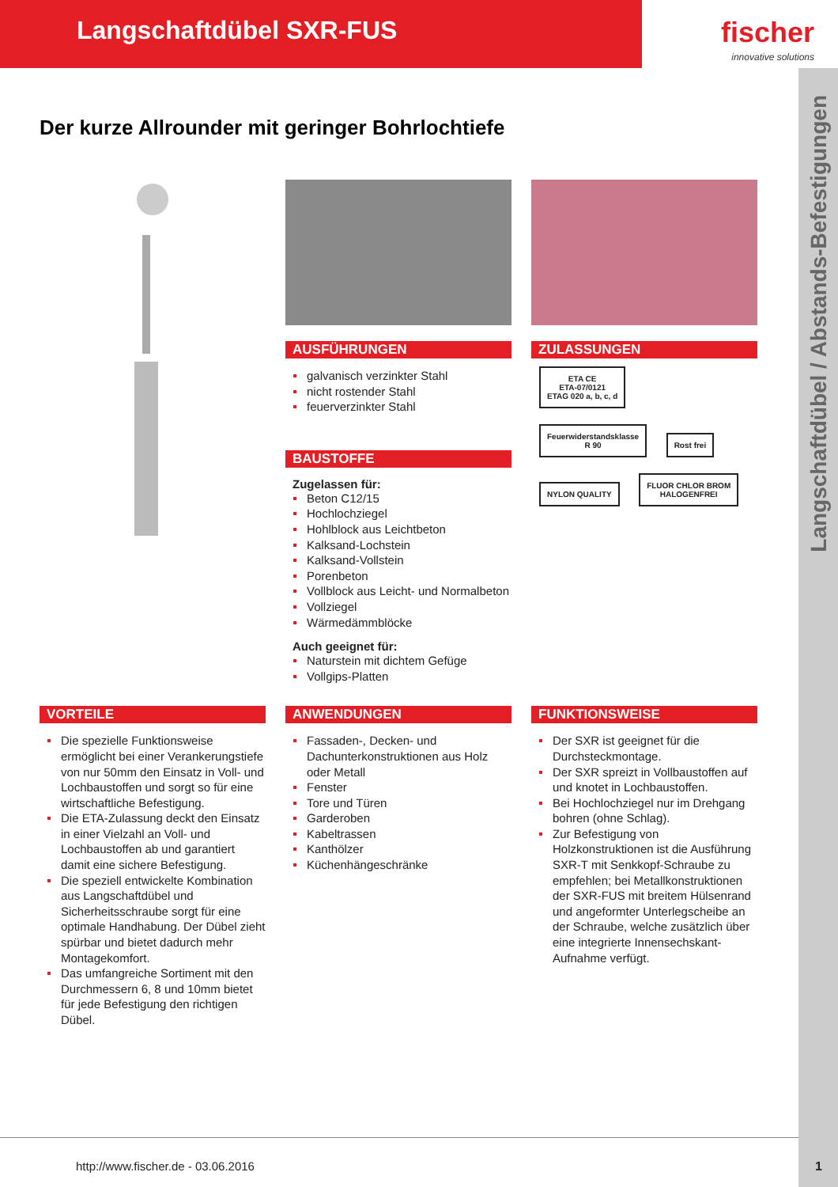Langschaftdübel SXR-FUS fischer
innovative solutions
Langschaftdübel / Abstands-Befestigungen
Der kurze Allrounder mit geringer Bohrlochtiefe
AUSFÜHRUNGEN
galvanisch verzinkter Stahl
nicht rostender Stahl
feuerverzinkter Stahl
BAUSTOFFE
Zugelassen für:
Beton C12/15
Hochlochziegel
Hohlblock aus Leichtbeton
Kalksand-Lochstein
Kalksand-Vollstein
Porenbeton
Vollblock aus Leicht- und Normalbeton
Vollziegel
Wärmedämmblöcke
Auch geeignet für:
Naturstein mit dichtem Gefüge
Vollgips-Platten
ZULASSUNGEN
ETA CE
ETA-07/0121
ETAG 020 a, b, c, d Feuerwiderstandsklasse
R 90 Rost frei NYLON QUALITY FLUOR CHLOR BROM
HALOGENFREI
VORTEILE
Die spezielle Funktionsweise ermöglicht bei einer Verankerungstiefe von nur 50mm den Einsatz in Voll- und Lochbaustoffen und sorgt so für eine wirtschaftliche Befestigung.
Die ETA-Zulassung deckt den Einsatz in einer Vielzahl an Voll- und Lochbaustoffen ab und garantiert damit eine sichere Befestigung.
Die speziell entwickelte Kombination aus Langschaftdübel und Sicherheitsschraube sorgt für eine optimale Handhabung. Der Dübel zieht spürbar und bietet dadurch mehr Montagekomfort.
Das umfangreiche Sortiment mit den Durchmessern 6, 8 und 10mm bietet für jede Befestigung den richtigen Dübel.
ANWENDUNGEN
Fassaden-, Decken- und Dachunterkonstruktionen aus Holz oder Metall
Fenster
Tore und Türen
Garderoben
Kabeltrassen
Kanthölzer
Küchenhängeschränke
FUNKTIONSWEISE
Der SXR ist geeignet für die Durchsteckmontage.
Der SXR spreizt in Vollbaustoffen auf und knotet in Lochbaustoffen.
Bei Hochlochziegel nur im Drehgang bohren (ohne Schlag).
Zur Befestigung von Holzkonstruktionen ist die Ausführung SXR-T mit Senkkopf-Schraube zu empfehlen; bei Metallkonstruktionen der SXR-FUS mit breitem Hülsenrand und angeformter Unterlegscheibe an der Schraube, welche zusätzlich über eine integrierte Innensechskant-Aufnahme verfügt.
http://www.fischer.de - 03.06.2016
1